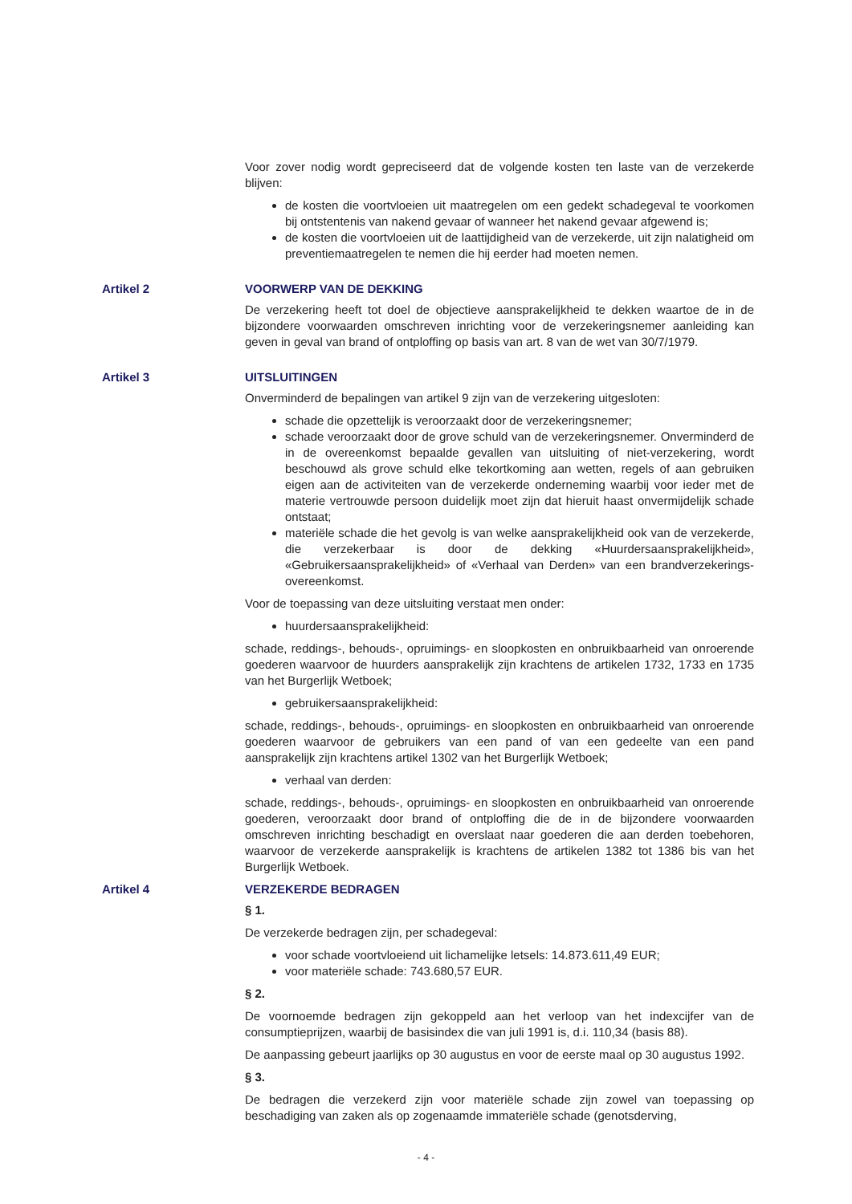Voor zover nodig wordt gepreciseerd dat de volgende kosten ten laste van de verzekerde blijven:
de kosten die voortvloeien uit maatregelen om een gedekt schadegeval te voorkomen bij ontstentenis van nakend gevaar of wanneer het nakend gevaar afgewend is;
de kosten die voortvloeien uit de laattijdigheid van de verzekerde, uit zijn nalatigheid om preventiemaatregelen te nemen die hij eerder had moeten nemen.
Artikel 2 VOORWERP VAN DE DEKKING
De verzekering heeft tot doel de objectieve aansprakelijkheid te dekken waartoe de in de bijzondere voorwaarden omschreven inrichting voor de verzekeringsnemer aanleiding kan geven in geval van brand of ontploffing op basis van art. 8 van de wet van 30/7/1979.
Artikel 3 UITSLUITINGEN
Onverminderd de bepalingen van artikel 9 zijn van de verzekering uitgesloten:
schade die opzettelijk is veroorzaakt door de verzekeringsnemer;
schade veroorzaakt door de grove schuld van de verzekeringsnemer. Onverminderd de in de overeenkomst bepaalde gevallen van uitsluiting of niet-verzekering, wordt beschouwd als grove schuld elke tekortkoming aan wetten, regels of aan gebruiken eigen aan de activiteiten van de verzekerde onderneming waarbij voor ieder met de materie vertrouwde persoon duidelijk moet zijn dat hieruit haast onvermijdelijk schade ontstaat;
materiële schade die het gevolg is van welke aansprakelijkheid ook van de verzekerde, die verzekerbaar is door de dekking «Huurdersaansprakelijkheid», «Gebruikersaansprakelijkheid» of «Verhaal van Derden» van een brandverzekerings-overeenkomst.
Voor de toepassing van deze uitsluiting verstaat men onder:
huurdersaansprakelijkheid:
schade, reddings-, behouds-, opruimings- en sloopkosten en onbruikbaarheid van onroerende goederen waarvoor de huurders aansprakelijk zijn krachtens de artikelen 1732, 1733 en 1735 van het Burgerlijk Wetboek;
gebruikersaansprakelijkheid:
schade, reddings-, behouds-, opruimings- en sloopkosten en onbruikbaarheid van onroerende goederen waarvoor de gebruikers van een pand of van een gedeelte van een pand aansprakelijk zijn krachtens artikel 1302 van het Burgerlijk Wetboek;
verhaal van derden:
schade, reddings-, behouds-, opruimings- en sloopkosten en onbruikbaarheid van onroerende goederen, veroorzaakt door brand of ontploffing die de in de bijzondere voorwaarden omschreven inrichting beschadigt en overslaat naar goederen die aan derden toebehoren, waarvoor de verzekerde aansprakelijk is krachtens de artikelen 1382 tot 1386 bis van het Burgerlijk Wetboek.
Artikel 4 VERZEKERDE BEDRAGEN
§ 1.
De verzekerde bedragen zijn, per schadegeval:
voor schade voortvloeiend uit lichamelijke letsels: 14.873.611,49 EUR;
voor materiële schade: 743.680,57 EUR.
§ 2.
De voornoemde bedragen zijn gekoppeld aan het verloop van het indexcijfer van de consumptieprijzen, waarbij de basisindex die van juli 1991 is, d.i. 110,34 (basis 88).
De aanpassing gebeurt jaarlijks op 30 augustus en voor de eerste maal op 30 augustus 1992.
§ 3.
De bedragen die verzekerd zijn voor materiële schade zijn zowel van toepassing op beschadiging van zaken als op zogenaamde immateriële schade (genotsderving,
- 4 -